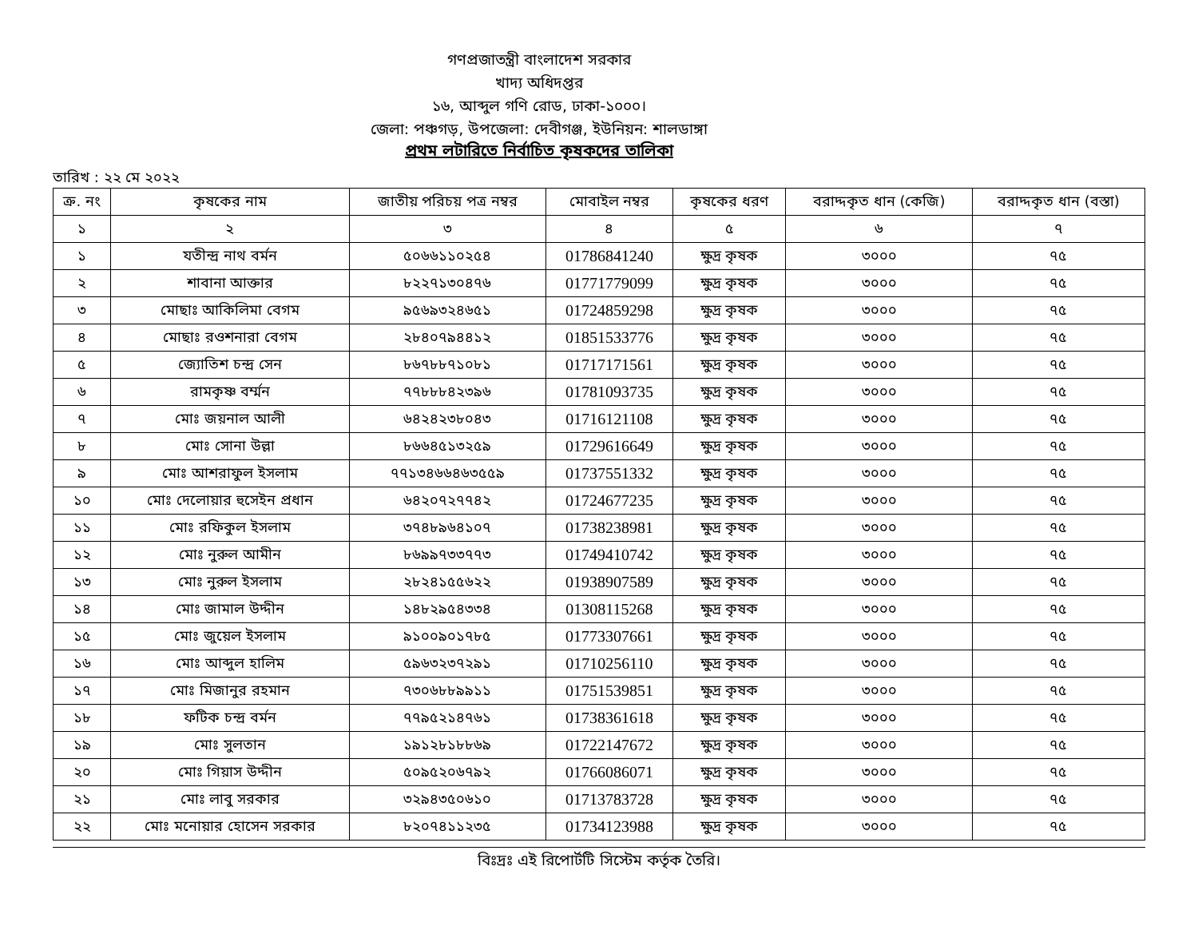গণপ্রজাতন্ত্রী বাংলাদেশ সরকার
খাদ্য অধিদপ্তর
১৬, আব্দুল গণি রোড, ঢাকা-১০০০।
জেলা: পঞ্চগড়, উপজেলা: দেবীগঞ্জ, ইউনিয়ন: শালডাঙ্গা
প্রথম লটারিতে নির্বাচিত কৃষকদের তালিকা
তারিখ : ২২ মে ২০২২
| ক্র. নং | কৃষকের নাম | জাতীয় পরিচয় পত্র নম্বর | মোবাইল নম্বর | কৃষকের ধরণ | বরাদ্দকৃত ধান (কেজি) | বরাদ্দকৃত ধান (বস্তা) |
| --- | --- | --- | --- | --- | --- | --- |
| ১ | ২ | ৩ | ৪ | ৫ | ৬ | ৭ |
| ১ | যতীন্দ্র নাথ বর্মন | ৫০৬৬১১০২৫৪ | 01786841240 | ক্ষুদ্র কৃষক | ৩০০০ | ৭৫ |
| ২ | শাবানা আক্তার | ৮২২৭১৩০৪৭৬ | 01771779099 | ক্ষুদ্র কৃষক | ৩০০০ | ৭৫ |
| ৩ | মোছাঃ আকিলিমা বেগম | ৯৫৬৯৩২৪৬৫১ | 01724859298 | ক্ষুদ্র কৃষক | ৩০০০ | ৭৫ |
| ৪ | মোছাঃ রওশনারা বেগম | ২৮৪০৭৯৪৪১২ | 01851533776 | ক্ষুদ্র কৃষক | ৩০০০ | ৭৫ |
| ৫ | জ্যোতিশ চন্দ্র সেন | ৮৬৭৮৮৭১০৮১ | 01717171561 | ক্ষুদ্র কৃষক | ৩০০০ | ৭৫ |
| ৬ | রামকৃষ্ণ বর্ম্মন | ৭৭৮৮৮৪২৩৯৬ | 01781093735 | ক্ষুদ্র কৃষক | ৩০০০ | ৭৫ |
| ৭ | মোঃ জয়নাল আলী | ৬৪২৪২৩৮০৪৩ | 01716121108 | ক্ষুদ্র কৃষক | ৩০০০ | ৭৫ |
| ৮ | মোঃ সোনা উল্লা | ৮৬৬৪৫১৩২৫৯ | 01729616649 | ক্ষুদ্র কৃষক | ৩০০০ | ৭৫ |
| ৯ | মোঃ আশরাফুল ইসলাম | ৭৭১৩৪৬৬৪৬৩৫৫৯ | 01737551332 | ক্ষুদ্র কৃষক | ৩০০০ | ৭৫ |
| ১০ | মোঃ দেলোয়ার হুসেইন প্রধান | ৬৪২০৭২৭৭৪২ | 01724677235 | ক্ষুদ্র কৃষক | ৩০০০ | ৭৫ |
| ১১ | মোঃ রফিকুল ইসলাম | ৩৭৪৮৯৬৪১০৭ | 01738238981 | ক্ষুদ্র কৃষক | ৩০০০ | ৭৫ |
| ১২ | মোঃ নুরুল আমীন | ৮৬৯৯৭৩৩৭৭৩ | 01749410742 | ক্ষুদ্র কৃষক | ৩০০০ | ৭৫ |
| ১৩ | মোঃ নুরুল ইসলাম | ২৮২৪১৫৫৬২২ | 01938907589 | ক্ষুদ্র কৃষক | ৩০০০ | ৭৫ |
| ১৪ | মোঃ জামাল উদ্দীন | ১৪৮২৯৫৪৩৩৪ | 01308115268 | ক্ষুদ্র কৃষক | ৩০০০ | ৭৫ |
| ১৫ | মোঃ জুয়েল ইসলাম | ৯১০০৯০১৭৮৫ | 01773307661 | ক্ষুদ্র কৃষক | ৩০০০ | ৭৫ |
| ১৬ | মোঃ আব্দুল হালিম | ৫৯৬৩২৩৭২৯১ | 01710256110 | ক্ষুদ্র কৃষক | ৩০০০ | ৭৫ |
| ১৭ | মোঃ মিজানুর রহমান | ৭৩০৬৮৮৯৯১১ | 01751539851 | ক্ষুদ্র কৃষক | ৩০০০ | ৭৫ |
| ১৮ | ফটিক চন্দ্র বর্মন | ৭৭৯৫২১৪৭৬১ | 01738361618 | ক্ষুদ্র কৃষক | ৩০০০ | ৭৫ |
| ১৯ | মোঃ সুলতান | ১৯১২৮১৮৮৬৯ | 01722147672 | ক্ষুদ্র কৃষক | ৩০০০ | ৭৫ |
| ২০ | মোঃ গিয়াস উদ্দীন | ৫০৯৫২০৬৭৯২ | 01766086071 | ক্ষুদ্র কৃষক | ৩০০০ | ৭৫ |
| ২১ | মোঃ লাবু সরকার | ৩২৯৪৩৫০৬১০ | 01713783728 | ক্ষুদ্র কৃষক | ৩০০০ | ৭৫ |
| ২২ | মোঃ মনোয়ার হোসেন সরকার | ৮২০৭৪১১২৩৫ | 01734123988 | ক্ষুদ্র কৃষক | ৩০০০ | ৭৫ |
বিঃদ্রঃ এই রিপোর্টটি সিস্টেম কর্তৃক তৈরি।